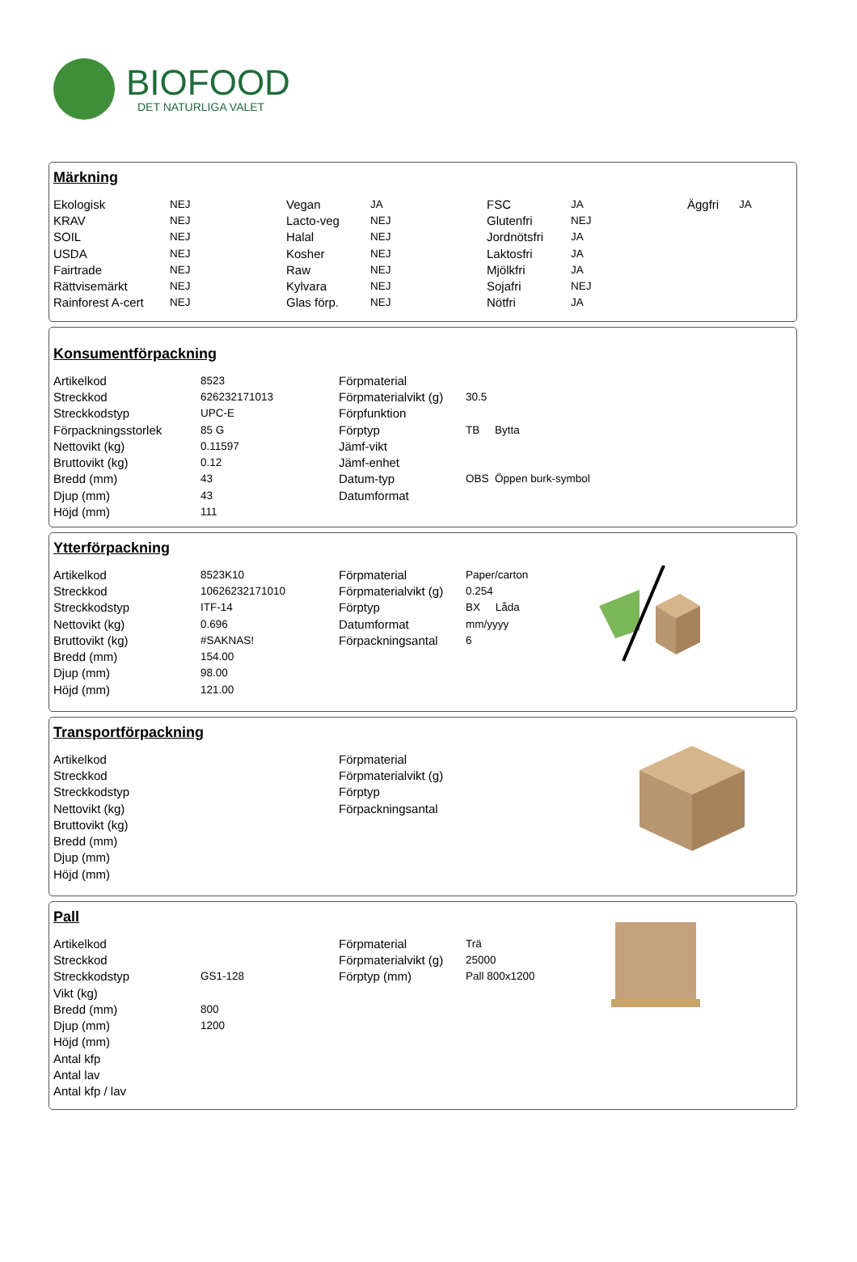BIOFOOD
DET NATURLIGA VALET
Märkning
| Ekologisk | NEJ | Vegan | JA | FSC | JA | Äggfri | JA |
| KRAV | NEJ | Lacto-veg | NEJ | Glutenfri | NEJ | | |
| SOIL | NEJ | Halal | NEJ | Jordnötsfri | JA | | |
| USDA | NEJ | Kosher | NEJ | Laktosfri | JA | | |
| Fairtrade | NEJ | Raw | NEJ | Mjölkfri | JA | | |
| Rättvisemärkt | NEJ | Kylvara | NEJ | Sojafri | NEJ | | |
| Rainforest A-cert | NEJ | Glas förp. | NEJ | Nötfri | JA | | |
Konsumentförpackning
| Artikelkod | 8523 | Förpmaterial | |
| Streckkod | 626232171013 | Förpmaterialvikt (g) | 30.5 |
| Streckkodstyp | UPC-E | Förpfunktion | |
| Förpackningsstorlek | 85 G | Förptyp | TB Bytta |
| Nettovikt (kg) | 0.11597 | Jämf-vikt | |
| Bruttovikt (kg) | 0.12 | Jämf-enhet | |
| Bredd (mm) | 43 | Datum-typ | OBS Öppen burk-symbol |
| Djup (mm) | 43 | Datumformat | |
| Höjd (mm) | 111 | | |
Ytterförpackning
| Artikelkod | 8523K10 | Förpmaterial | Paper/carton |
| Streckkod | 10626232171010 | Förpmaterialvikt (g) | 0.254 |
| Streckkodstyp | ITF-14 | Förptyp | BX Låda |
| Nettovikt (kg) | 0.696 | Datumformat | mm/yyyy |
| Bruttovikt (kg) | #SAKNAS! | Förpackningsantal | 6 |
| Bredd (mm) | 154.00 | | |
| Djup (mm) | 98.00 | | |
| Höjd (mm) | 121.00 | | |
Transportförpackning
| Artikelkod | | Förpmaterial |
| Streckkod | | Förpmaterialvikt (g) |
| Streckkodstyp | | Förptyp |
| Nettovikt (kg) | | Förpackningsantal |
| Bruttovikt (kg) | | |
| Bredd (mm) | | |
| Djup (mm) | | |
| Höjd (mm) | | |
Pall
| Artikelkod | | Förpmaterial | Trä |
| Streckkod | | Förpmaterialvikt (g) | 25000 |
| Streckkodstyp | GS1-128 | Förptyp (mm) | Pall 800x1200 |
| Vikt (kg) | | | |
| Bredd (mm) | 800 | | |
| Djup (mm) | 1200 | | |
| Höjd (mm) | | | |
| Antal kfp | | | |
| Antal lav | | | |
| Antal kfp / lav | | | |